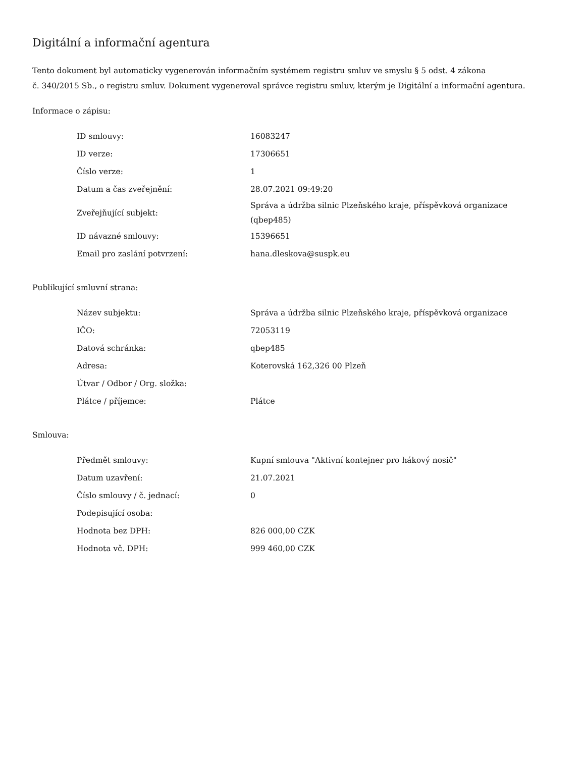Digitální a informační agentura
Tento dokument byl automaticky vygenerován informačním systémem registru smluv ve smyslu § 5 odst. 4 zákona
č. 340/2015 Sb., o registru smluv. Dokument vygeneroval správce registru smluv, kterým je Digitální a informační agentura.
Informace o zápisu:
| ID smlouvy: | 16083247 |
| ID verze: | 17306651 |
| Číslo verze: | 1 |
| Datum a čas zveřejnění: | 28.07.2021 09:49:20 |
| Zveřejňující subjekt: | Správa a údržba silnic Plzeňského kraje, příspěvková organizace (qbep485) |
| ID návazné smlouvy: | 15396651 |
| Email pro zaslání potvrzení: | hana.dleskova@suspk.eu |
Publikující smluvní strana:
| Název subjektu: | Správa a údržba silnic Plzeňského kraje, příspěvková organizace |
| IČO: | 72053119 |
| Datová schránka: | qbep485 |
| Adresa: | Koterovská 162,326 00 Plzeň |
| Útvar / Odbor / Org. složka: | |
| Plátce / příjemce: | Plátce |
Smlouva:
| Předmět smlouvy: | Kupní smlouva "Aktivní kontejner pro hákový nosič" |
| Datum uzavření: | 21.07.2021 |
| Číslo smlouvy / č. jednací: | 0 |
| Podepisující osoba: | |
| Hodnota bez DPH: | 826 000,00 CZK |
| Hodnota vč. DPH: | 999 460,00 CZK |